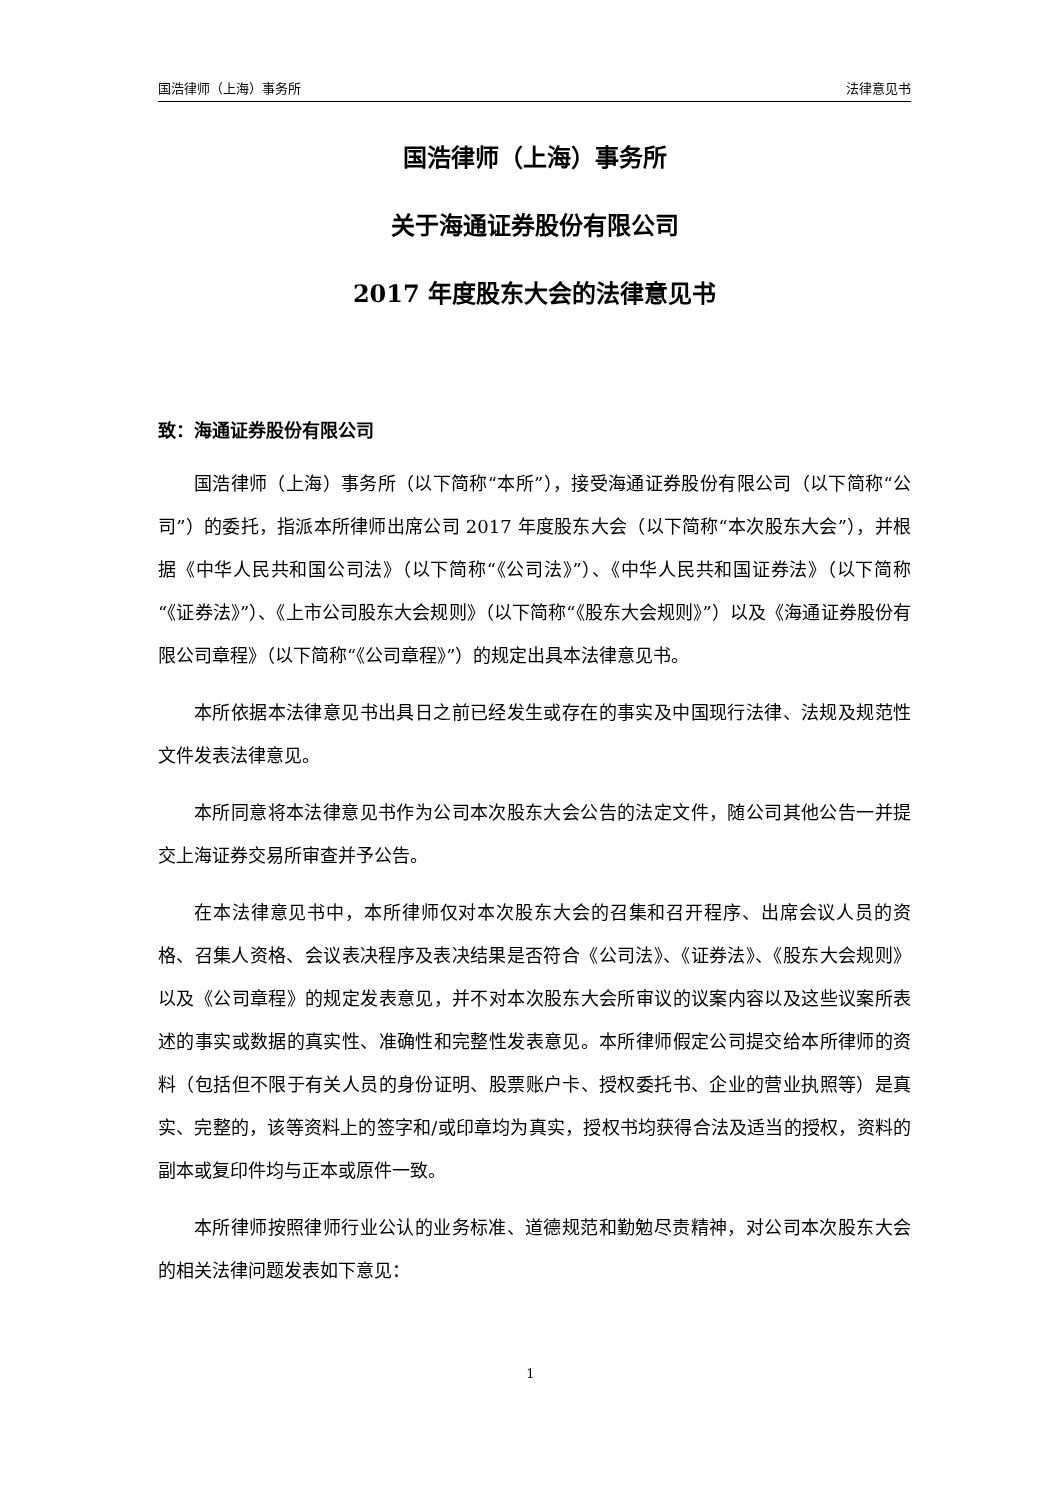国浩律师（上海）事务所 法律意见书
国浩律师（上海）事务所
关于海通证券股份有限公司
2017 年度股东大会的法律意见书
致：海通证券股份有限公司
国浩律师（上海）事务所（以下简称“本所”），接受海通证券股份有限公司（以下简称“公司”）的委托，指派本所律师出席公司 2017 年度股东大会（以下简称“本次股东大会”），并根据《中华人民共和国公司法》（以下简称“《公司法》”）、《中华人民共和国证券法》（以下简称“《证券法》”）、《上市公司股东大会规则》（以下简称“《股东大会规则》”）以及《海通证券股份有限公司章程》（以下简称“《公司章程》”）的规定出具本法律意见书。
本所依据本法律意见书出具日之前已经发生或存在的事实及中国现行法律、法规及规范性文件发表法律意见。
本所同意将本法律意见书作为公司本次股东大会公告的法定文件，随公司其他公告一并提交上海证券交易所审查并予公告。
在本法律意见书中，本所律师仅对本次股东大会的召集和召开程序、出席会议人员的资格、召集人资格、会议表决程序及表决结果是否符合《公司法》、《证券法》、《股东大会规则》以及《公司章程》的规定发表意见，并不对本次股东大会所审议的议案内容以及这些议案所表述的事实或数据的真实性、准确性和完整性发表意见。本所律师假定公司提交给本所律师的资料（包括但不限于有关人员的身份证明、股票账户卡、授权委托书、企业的营业执照等）是真实、完整的，该等资料上的签字和/或印章均为真实，授权书均获得合法及适当的授权，资料的副本或复印件均与正本或原件一致。
本所律师按照律师行业公认的业务标准、道德规范和勤勉尽责精神，对公司本次股东大会的相关法律问题发表如下意见：
1